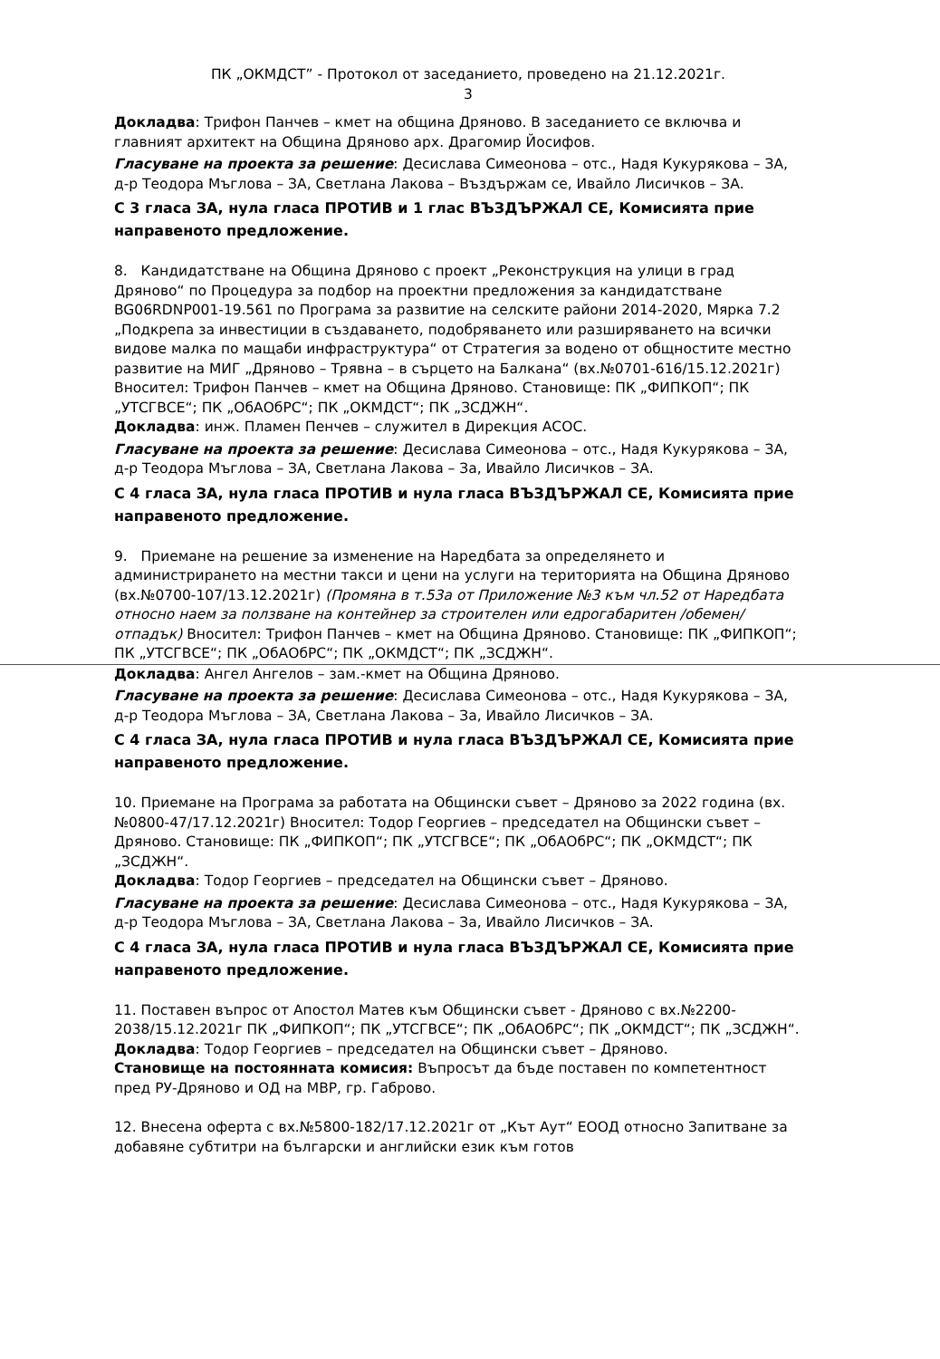ПК „ОКМДСТ” - Протокол от заседанието, проведено на 21.12.2021г.
3
Докладва: Трифон Панчев – кмет на община Дряново. В заседанието се включва и главният архитект на Община Дряново арх. Драгомир Йосифов.
Гласуване на проекта за решение: Десислава Симеонова – отс., Надя Кукурякова – ЗА, д-р Теодора Мъглова – ЗА, Светлана Лакова – Въздържам се, Ивайло Лисичков – ЗА.
С 3 гласа ЗА, нула гласа ПРОТИВ и 1 глас ВЪЗДЪРЖАЛ СЕ, Комисията прие направеното предложение.
8. Кандидатстване на Община Дряново с проект „Реконструкция на улици в град Дряново“ по Процедура за подбор на проектни предложения за кандидатстване BG06RDNP001-19.561 по Програма за развитие на селските райони 2014-2020, Мярка 7.2 „Подкрепа за инвестиции в създаването, подобряването или разширяването на всички видове малка по мащаби инфраструктура“ от Стратегия за водено от общностите местно развитие на МИГ „Дряново – Трявна – в сърцето на Балкана“ (вх.№0701-616/15.12.2021г) Вносител: Трифон Панчев – кмет на Община Дряново. Становище: ПК „ФИПКОП“; ПК „УТСГВСЕ“; ПК „ОбАОбРС“; ПК „ОКМДСТ“; ПК „ЗСДЖН“.
Докладва: инж. Пламен Пенчев – служител в Дирекция АСОС.
Гласуване на проекта за решение: Десислава Симеонова – отс., Надя Кукурякова – ЗА, д-р Теодора Мъглова – ЗА, Светлана Лакова – За, Ивайло Лисичков – ЗА.
С 4 гласа ЗА, нула гласа ПРОТИВ и нула гласа ВЪЗДЪРЖАЛ СЕ, Комисията прие направеното предложение.
9. Приемане на решение за изменение на Наредбата за определянето и администрирането на местни такси и цени на услуги на територията на Община Дряново (вх.№0700-107/13.12.2021г) (Промяна в т.53а от Приложение №3 към чл.52 от Наредбата относно наем за ползване на контейнер за строителен или едрогабаритен /обемен/ отпадък) Вносител: Трифон Панчев – кмет на Община Дряново. Становище: ПК „ФИПКОП“; ПК „УТСГВСЕ“; ПК „ОбАОбРС“; ПК „ОКМДСТ“; ПК „ЗСДЖН“.
Докладва: Ангел Ангелов – зам.-кмет на Община Дряново.
Гласуване на проекта за решение: Десислава Симеонова – отс., Надя Кукурякова – ЗА, д-р Теодора Мъглова – ЗА, Светлана Лакова – За, Ивайло Лисичков – ЗА.
С 4 гласа ЗА, нула гласа ПРОТИВ и нула гласа ВЪЗДЪРЖАЛ СЕ, Комисията прие направеното предложение.
10. Приемане на Програма за работата на Общински съвет – Дряново за 2022 година (вх.№0800-47/17.12.2021г) Вносител: Тодор Георгиев – председател на Общински съвет – Дряново. Становище: ПК „ФИПКОП“; ПК „УТСГВСЕ“; ПК „ОбАОбРС“; ПК „ОКМДСТ“; ПК „ЗСДЖН“.
Докладва: Тодор Георгиев – председател на Общински съвет – Дряново.
Гласуване на проекта за решение: Десислава Симеонова – отс., Надя Кукурякова – ЗА, д-р Теодора Мъглова – ЗА, Светлана Лакова – За, Ивайло Лисичков – ЗА.
С 4 гласа ЗА, нула гласа ПРОТИВ и нула гласа ВЪЗДЪРЖАЛ СЕ, Комисията прие направеното предложение.
11. Поставен въпрос от Апостол Матев към Общински съвет - Дряново с вх.№2200-2038/15.12.2021г ПК „ФИПКОП“; ПК „УТСГВСЕ“; ПК „ОбАОбРС“; ПК „ОКМДСТ“; ПК „ЗСДЖН“.
Докладва: Тодор Георгиев – председател на Общински съвет – Дряново.
Становище на постоянната комисия: Въпросът да бъде поставен по компетентност пред РУ-Дряново и ОД на МВР, гр. Габрово.
12. Внесена оферта с вх.№5800-182/17.12.2021г от „Кът Аут“ ЕООД относно Запитване за добавяне субтитри на български и английски език към готов